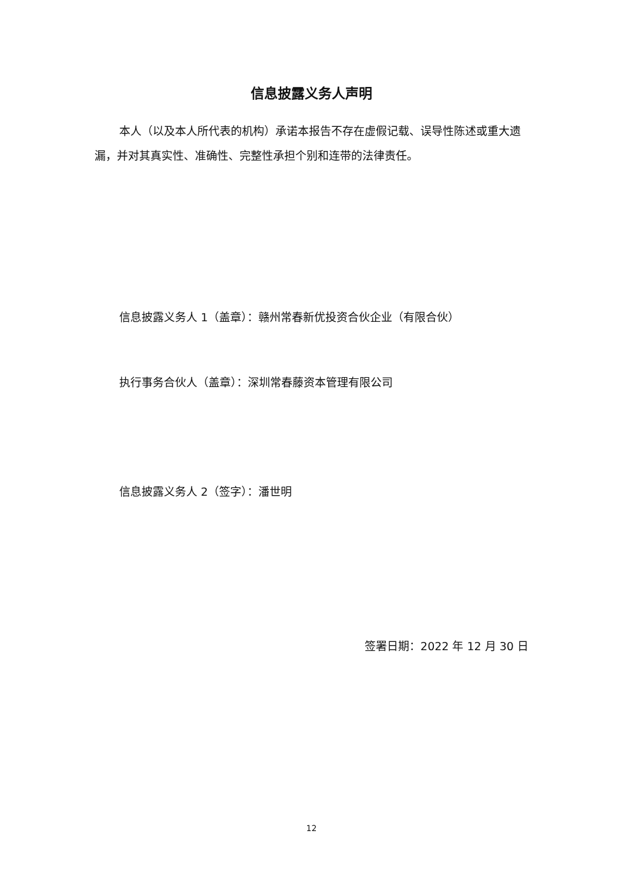信息披露义务人声明
本人（以及本人所代表的机构）承诺本报告不存在虚假记载、误导性陈述或重大遗漏，并对其真实性、准确性、完整性承担个别和连带的法律责任。
信息披露义务人 1（盖章）：赣州常春新优投资合伙企业（有限合伙）
执行事务合伙人（盖章）：深圳常春藤资本管理有限公司
信息披露义务人 2（签字）：潘世明
签署日期：2022 年 12 月 30 日
12